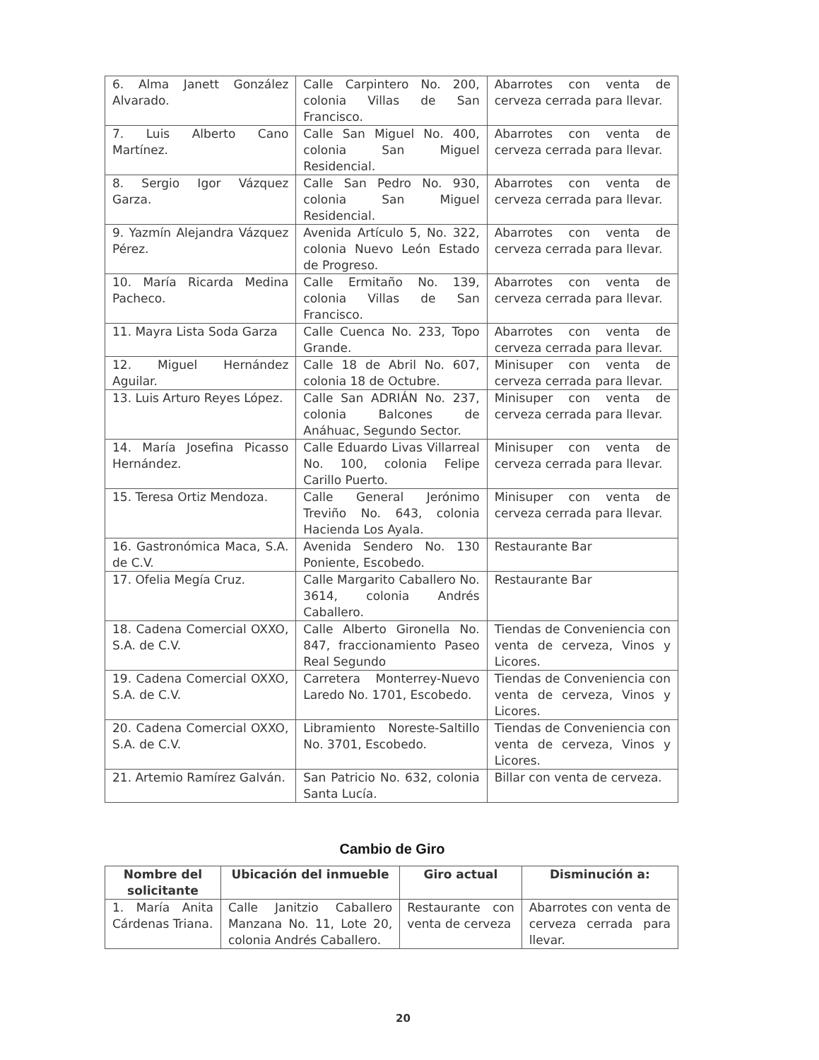| 6. Alma Janett González Alvarado. | Calle Carpintero No. 200, colonia Villas de San Francisco. | Abarrotes con venta de cerveza cerrada para llevar. |
| 7. Luis Alberto Cano Martínez. | Calle San Miguel No. 400, colonia San Miguel Residencial. | Abarrotes con venta de cerveza cerrada para llevar. |
| 8. Sergio Igor Vázquez Garza. | Calle San Pedro No. 930, colonia San Miguel Residencial. | Abarrotes con venta de cerveza cerrada para llevar. |
| 9. Yazmín Alejandra Vázquez Pérez. | Avenida Artículo 5, No. 322, colonia Nuevo León Estado de Progreso. | Abarrotes con venta de cerveza cerrada para llevar. |
| 10. María Ricarda Medina Pacheco. | Calle Ermitaño No. 139, colonia Villas de San Francisco. | Abarrotes con venta de cerveza cerrada para llevar. |
| 11. Mayra Lista Soda Garza | Calle Cuenca No. 233, Topo Grande. | Abarrotes con venta de cerveza cerrada para llevar. |
| 12. Miguel Hernández Aguilar. | Calle 18 de Abril No. 607, colonia 18 de Octubre. | Minisuper con venta de cerveza cerrada para llevar. |
| 13. Luis Arturo Reyes López. | Calle San ADRIÁN No. 237, colonia Balcones de Anáhuac, Segundo Sector. | Minisuper con venta de cerveza cerrada para llevar. |
| 14. María Josefina Picasso Hernández. | Calle Eduardo Livas Villarreal No. 100, colonia Felipe Carillo Puerto. | Minisuper con venta de cerveza cerrada para llevar. |
| 15. Teresa Ortiz Mendoza. | Calle General Jerónimo Treviño No. 643, colonia Hacienda Los Ayala. | Minisuper con venta de cerveza cerrada para llevar. |
| 16. Gastronómica Maca, S.A. de C.V. | Avenida Sendero No. 130 Poniente, Escobedo. | Restaurante Bar |
| 17. Ofelia Megía Cruz. | Calle Margarito Caballero No. 3614, colonia Andrés Caballero. | Restaurante Bar |
| 18. Cadena Comercial OXXO, S.A. de C.V. | Calle Alberto Gironella No. 847, fraccionamiento Paseo Real Segundo | Tiendas de Conveniencia con venta de cerveza, Vinos y Licores. |
| 19. Cadena Comercial OXXO, S.A. de C.V. | Carretera Monterrey-Nuevo Laredo No. 1701, Escobedo. | Tiendas de Conveniencia con venta de cerveza, Vinos y Licores. |
| 20. Cadena Comercial OXXO, S.A. de C.V. | Libramiento Noreste-Saltillo No. 3701, Escobedo. | Tiendas de Conveniencia con venta de cerveza, Vinos y Licores. |
| 21. Artemio Ramírez Galván. | San Patricio No. 632, colonia Santa Lucía. | Billar con venta de cerveza. |
Cambio de Giro
| Nombre del solicitante | Ubicación del inmueble | Giro actual | Disminución a: |
| --- | --- | --- | --- |
| 1. María Anita Cárdenas Triana. | Calle Janitzio Caballero Manzana No. 11, Lote 20, colonia Andrés Caballero. | Restaurante con venta de cerveza | Abarrotes con venta de cerveza cerrada para llevar. |
20